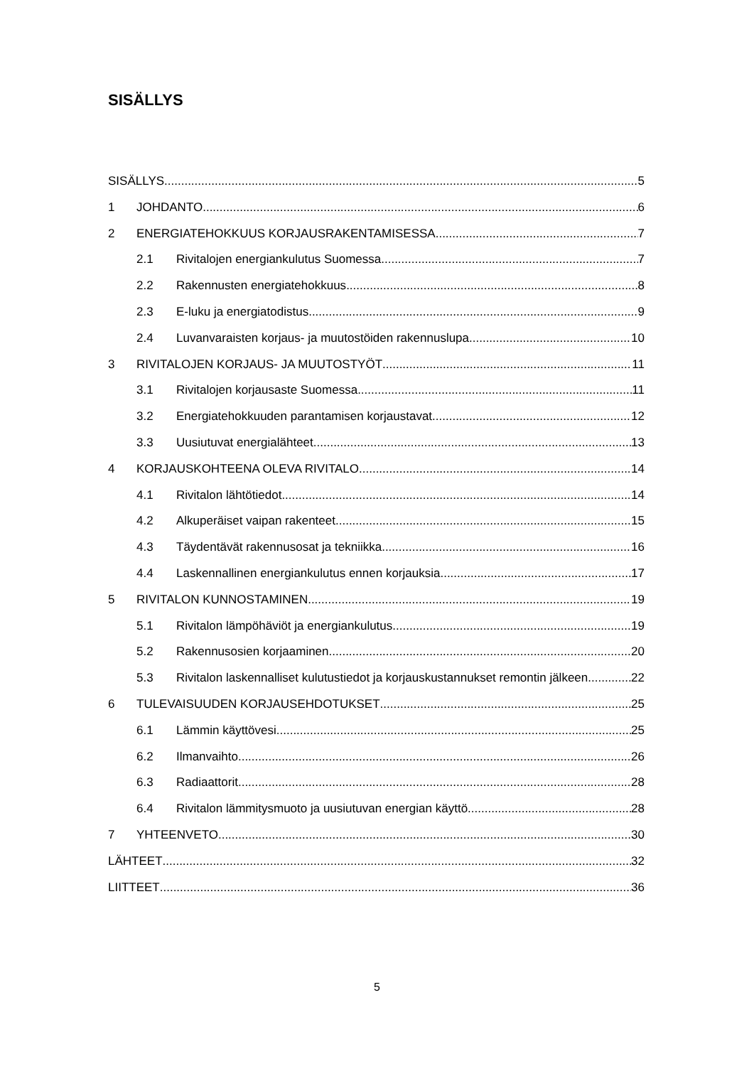SISÄLLYS
SISÄLLYS 5
1 JOHDANTO 6
2 ENERGIATEHOKKUUS KORJAUSRAKENTAMISESSA 7
2.1 Rivitalojen energiankulutus Suomessa 7
2.2 Rakennusten energiatehokkuus 8
2.3 E-luku ja energiatodistus 9
2.4 Luvanvaraisten korjaus- ja muutostöiden rakennuslupa 10
3 RIVITALOJEN KORJAUS- JA MUUTOSTYÖT 11
3.1 Rivitalojen korjausaste Suomessa 11
3.2 Energiatehokkuuden parantamisen korjaustavat 12
3.3 Uusiutuvat energialähteet 13
4 KORJAUSKOHTEENA OLEVA RIVITALO 14
4.1 Rivitalon lähtötiedot 14
4.2 Alkuperäiset vaipan rakenteet 15
4.3 Täydentävät rakennusosat ja tekniikka 16
4.4 Laskennallinen energiankulutus ennen korjauksia 17
5 RIVITALON KUNNOSTAMINEN 19
5.1 Rivitalon lämpöhäviöt ja energiankulutus 19
5.2 Rakennusosien korjaaminen 20
5.3 Rivitalon laskennalliset kulutustiedot ja korjauskustannukset remontin jälkeen 22
6 TULEVAISUUDEN KORJAUSEHDOTUKSET 25
6.1 Lämmin käyttövesi 25
6.2 Ilmanvaihto 26
6.3 Radiaattorit 28
6.4 Rivitalon lämmitysmuoto ja uusiutuvan energian käyttö 28
7 YHTEENVETO 30
LÄHTEET 32
LIITTEET 36
5